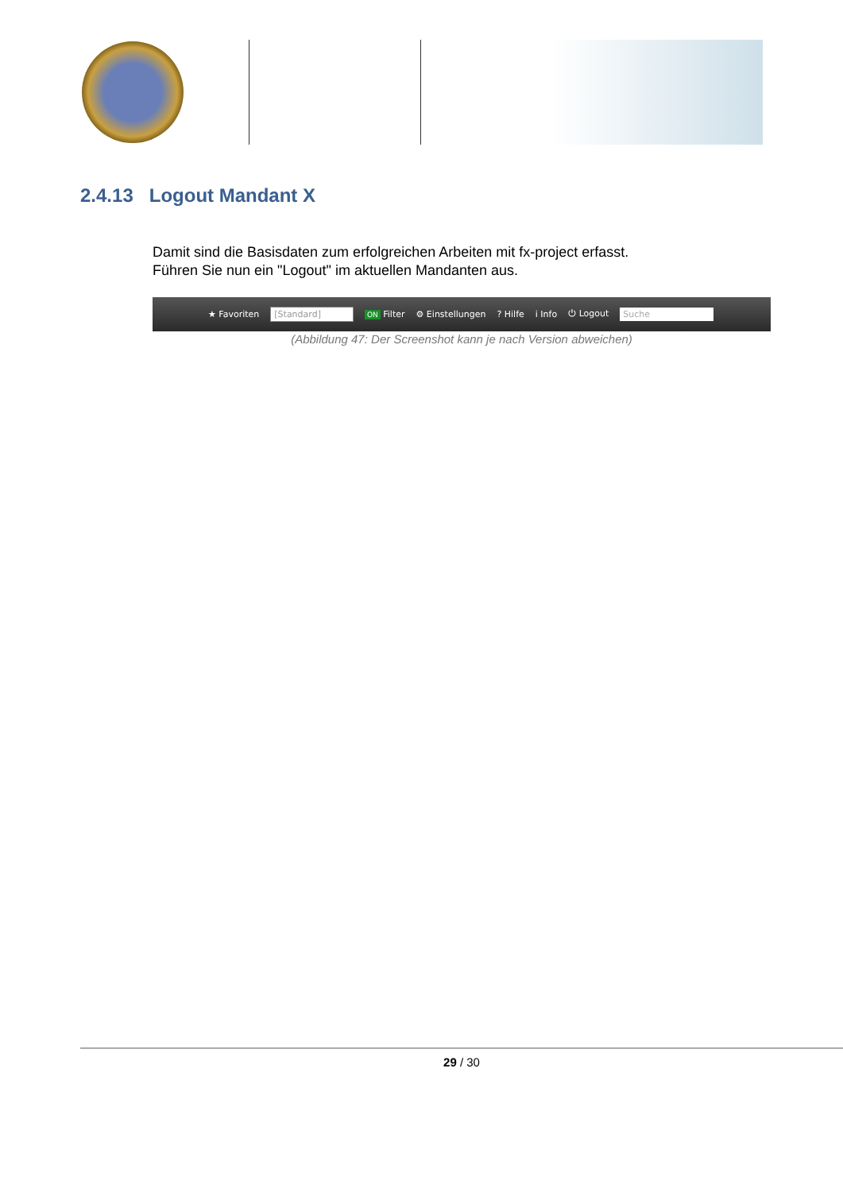2.4.13 Logout Mandant X
Damit sind die Basisdaten zum erfolgreichen Arbeiten mit fx-project erfasst.
Führen Sie nun ein "Logout" im aktuellen Mandanten aus.
★ Favoriten [Standard] ON Filter ⚙ Einstellungen? Hilfe i Info ⏻ Logout Suche
(Abbildung 47: Der Screenshot kann je nach Version abweichen)
29 / 30